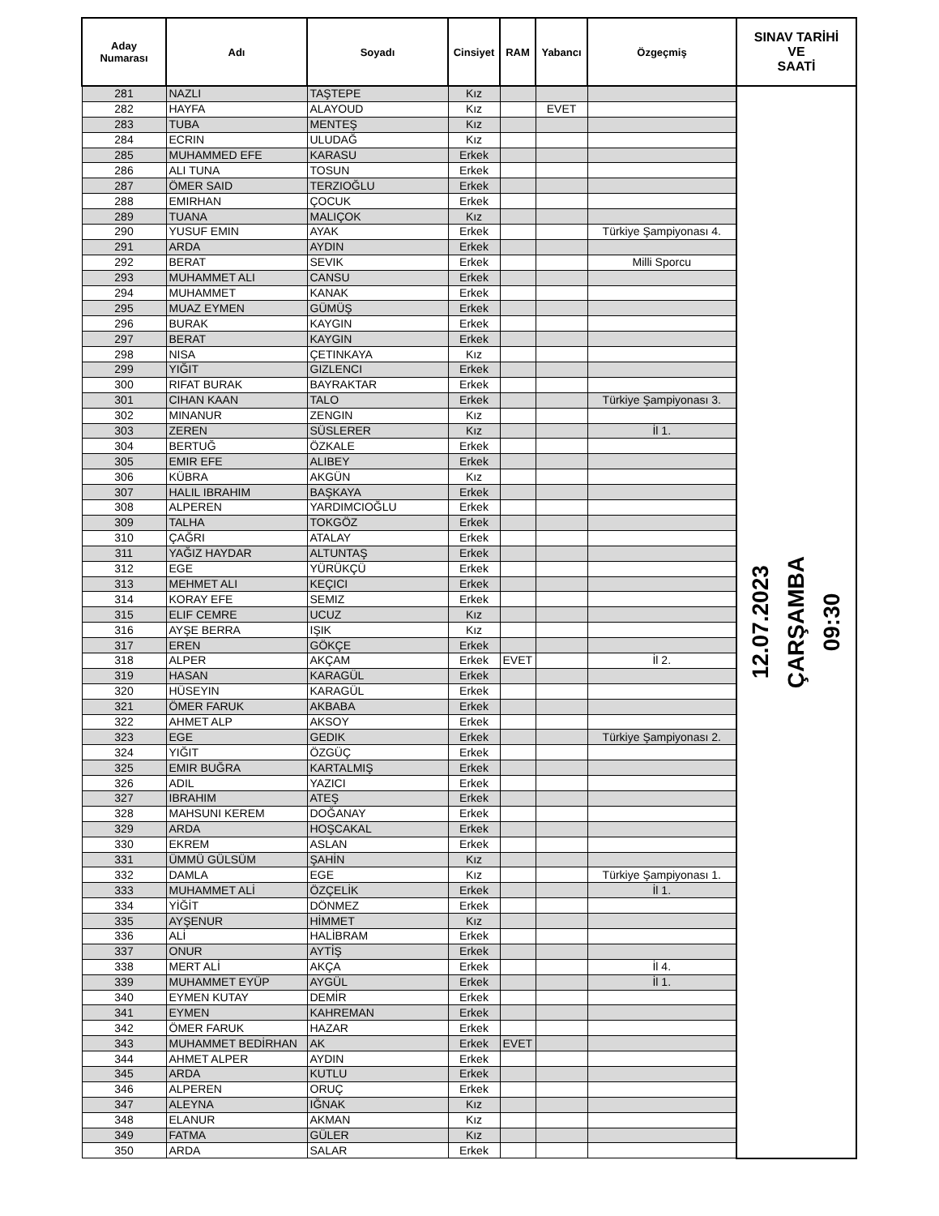| Aday Numarası | Adı | Soyadı | Cinsiyet | RAM | Yabancı | Özgeçmiş | SINAV TARİHİ VE SAATİ |
| --- | --- | --- | --- | --- | --- | --- | --- |
| 281 | NAZLI | TAŞTEPE | Kız | | | | 12.07.2023 ÇARŞAMBA 09:30 |
| 282 | HAYFA | ALAYOUD | Kız | | EVET | | |
| 283 | TUBA | MENTEŞ | Kız | | | | |
| 284 | ECRIN | ULUDAĞ | Kız | | | | |
| 285 | MUHAMMED EFE | KARASU | Erkek | | | | |
| 286 | ALI TUNA | TOSUN | Erkek | | | | |
| 287 | ÖMER SAID | TERZIOĞLU | Erkek | | | | |
| 288 | EMIRHAN | ÇOCUK | Erkek | | | | |
| 289 | TUANA | MALIÇOK | Kız | | | | |
| 290 | YUSUF EMIN | AYAK | Erkek | | | Türkiye Şampiyonası 4. | |
| 291 | ARDA | AYDIN | Erkek | | | | |
| 292 | BERAT | SEVIK | Erkek | | | Milli Sporcu | |
| 293 | MUHAMMET ALI | CANSU | Erkek | | | | |
| 294 | MUHAMMET | KANAK | Erkek | | | | |
| 295 | MUAZ EYMEN | GÜMÜŞ | Erkek | | | | |
| 296 | BURAK | KAYGIN | Erkek | | | | |
| 297 | BERAT | KAYGIN | Erkek | | | | |
| 298 | NISA | ÇETINKAYA | Kız | | | | |
| 299 | YIĞIT | GIZLENCI | Erkek | | | | |
| 300 | RIFAT BURAK | BAYRAKTAR | Erkek | | | | |
| 301 | CIHAN KAAN | TALO | Erkek | | | Türkiye Şampiyonası 3. | |
| 302 | MINANUR | ZENGIN | Kız | | | | |
| 303 | ZEREN | SÜSLERER | Kız | | | İl 1. | |
| 304 | BERTUĞ | ÖZKALE | Erkek | | | | |
| 305 | EMIR EFE | ALIBEY | Erkek | | | | |
| 306 | KÜBRA | AKGÜN | Kız | | | | |
| 307 | HALIL IBRAHIM | BAŞKAYA | Erkek | | | | |
| 308 | ALPEREN | YARDIMCIOĞLU | Erkek | | | | |
| 309 | TALHA | TOKGÖZ | Erkek | | | | |
| 310 | ÇAĞRI | ATALAY | Erkek | | | | |
| 311 | YAĞIZ HAYDAR | ALTUNTAŞ | Erkek | | | | |
| 312 | EGE | YÜRÜKÇÜ | Erkek | | | | |
| 313 | MEHMET ALI | KEÇICI | Erkek | | | | |
| 314 | KORAY EFE | SEMIZ | Erkek | | | | |
| 315 | ELIF CEMRE | UCUZ | Kız | | | | |
| 316 | AYŞE BERRA | IŞIK | Kız | | | | |
| 317 | EREN | GÖKÇE | Erkek | | | | |
| 318 | ALPER | AKÇAM | Erkek | EVET | | İl 2. | |
| 319 | HASAN | KARAGÜL | Erkek | | | | |
| 320 | HÜSEYIN | KARAGÜL | Erkek | | | | |
| 321 | ÖMER FARUK | AKBABA | Erkek | | | | |
| 322 | AHMET ALP | AKSOY | Erkek | | | | |
| 323 | EGE | GEDIK | Erkek | | | Türkiye Şampiyonası 2. | |
| 324 | YIĞIT | ÖZGÜÇ | Erkek | | | | |
| 325 | EMIR BUĞRA | KARTALMIŞ | Erkek | | | | |
| 326 | ADIL | YAZICI | Erkek | | | | |
| 327 | IBRAHIM | ATEŞ | Erkek | | | | |
| 328 | MAHSUNI KEREM | DOĞANAY | Erkek | | | | |
| 329 | ARDA | HOŞCAKAL | Erkek | | | | |
| 330 | EKREM | ASLAN | Erkek | | | | |
| 331 | ÜMMÜ GÜLSÜM | ŞAHİN | Kız | | | | |
| 332 | DAMLA | EGE | Kız | | | Türkiye Şampiyonası 1. | |
| 333 | MUHAMMET ALİ | ÖZÇELİK | Erkek | | | İl 1. | |
| 334 | YİĞİT | DÖNMEZ | Erkek | | | | |
| 335 | AYŞENUR | HİMMET | Kız | | | | |
| 336 | ALİ | HALİBRAM | Erkek | | | | |
| 337 | ONUR | AYTİŞ | Erkek | | | | |
| 338 | MERT ALİ | AKÇA | Erkek | | | İl 4. | |
| 339 | MUHAMMET EYÜP | AYGÜL | Erkek | | | İl 1. | |
| 340 | EYMEN KUTAY | DEMİR | Erkek | | | | |
| 341 | EYMEN | KAHREMAN | Erkek | | | | |
| 342 | ÖMER FARUK | HAZAR | Erkek | | | | |
| 343 | MUHAMMET BEDİRHAN | AK | Erkek | EVET | | | |
| 344 | AHMET ALPER | AYDIN | Erkek | | | | |
| 345 | ARDA | KUTLU | Erkek | | | | |
| 346 | ALPEREN | ORUÇ | Erkek | | | | |
| 347 | ALEYNA | IĞNAK | Kız | | | | |
| 348 | ELANUR | AKMAN | Kız | | | | |
| 349 | FATMA | GÜLER | Kız | | | | |
| 350 | ARDA | SALAR | Erkek | | | | |